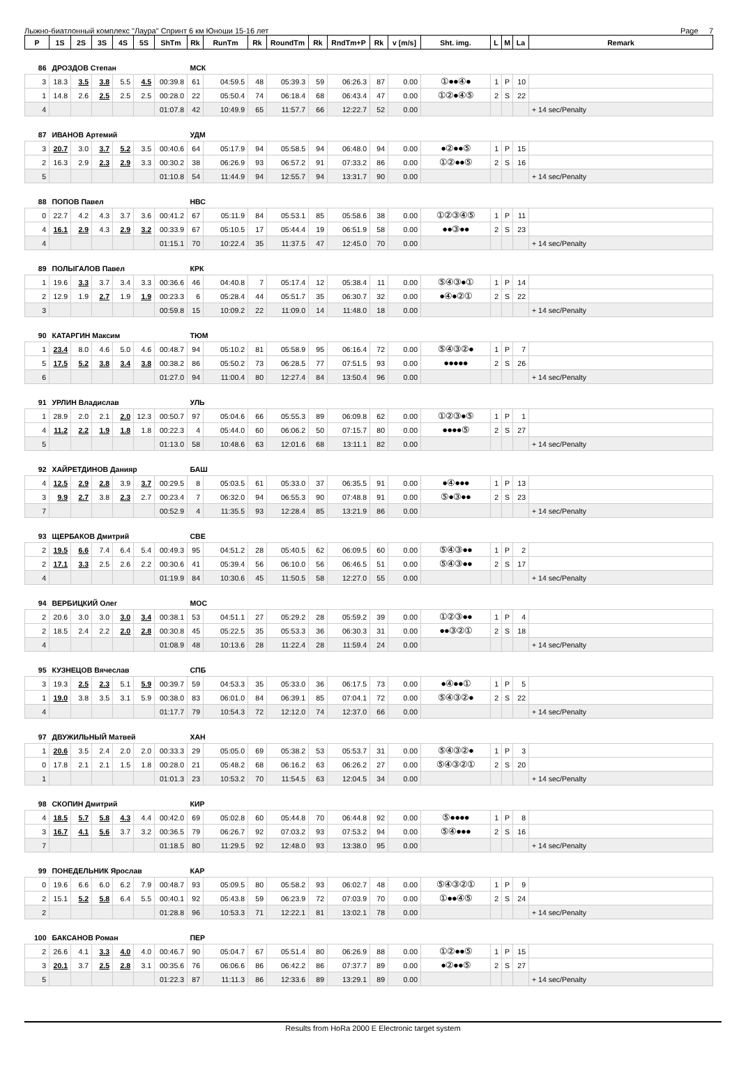Лыжно-биатлонный комплекс "Лаура" Спринт 6 км Юноши 15-16 лет Page 7
| P | 1S | 2S | 3S | 4S | 5S | ShTm | Rk | RunTm | Rk | RoundTm | Rk | RndTm+P | Rk | v [m/s] | Sht. img. | L | M | La | Remark |
| --- | --- | --- | --- | --- | --- | --- | --- | --- | --- | --- | --- | --- | --- | --- | --- | --- | --- | --- | --- |
| 86 | ДРОЗДОВ Степан | | | | | | МСК | | | | | | | | | | | | |
| 3 | 18.3 | 3.5 | 3.8 | 5.5 | 4.5 | 00:39.8 | 61 | 04:59.5 | 48 | 05:39.3 | 59 | 06:26.3 | 87 | 0.00 | ①●●④● | 1 | P | 10 | |
| 1 | 14.8 | 2.6 | 2.5 | 2.5 | 2.5 | 00:28.0 | 22 | 05:50.4 | 74 | 06:18.4 | 68 | 06:43.4 | 47 | 0.00 | ①②●④⑤ | 2 | S | 22 | |
| 4 | | | | | | 01:07.8 | 42 | 10:49.9 | 65 | 11:57.7 | 66 | 12:22.7 | 52 | 0.00 | | | | | + 14 sec/Penalty |
| 87 | ИВАНОВ Артемий | | | | | | УДМ | | | | | | | | | | | | |
| 3 | 20.7 | 3.0 | 3.7 | 5.2 | 3.5 | 00:40.6 | 64 | 05:17.9 | 94 | 05:58.5 | 94 | 06:48.0 | 94 | 0.00 | ●②●●⑤ | 1 | P | 15 | |
| 2 | 16.3 | 2.9 | 2.3 | 2.9 | 3.3 | 00:30.2 | 38 | 06:26.9 | 93 | 06:57.2 | 91 | 07:33.2 | 86 | 0.00 | ①②●●⑤ | 2 | S | 16 | |
| 5 | | | | | | 01:10.8 | 54 | 11:44.9 | 94 | 12:55.7 | 94 | 13:31.7 | 90 | 0.00 | | | | | + 14 sec/Penalty |
| 88 | ПОПОВ Павел | | | | | | НВС | | | | | | | | | | | | |
| 0 | 22.7 | 4.2 | 4.3 | 3.7 | 3.6 | 00:41.2 | 67 | 05:11.9 | 84 | 05:53.1 | 85 | 05:58.6 | 38 | 0.00 | ①②③④⑤ | 1 | P | 11 | |
| 4 | 16.1 | 2.9 | 4.3 | 2.9 | 3.2 | 00:33.9 | 67 | 05:10.5 | 17 | 05:44.4 | 19 | 06:51.9 | 58 | 0.00 | ●●③●● | 2 | S | 23 | |
| 4 | | | | | | 01:15.1 | 70 | 10:22.4 | 35 | 11:37.5 | 47 | 12:45.0 | 70 | 0.00 | | | | | + 14 sec/Penalty |
| 89 | ПОЛЫГАЛОВ Павел | | | | | | КРК | | | | | | | | | | | | |
| 1 | 19.6 | 3.3 | 3.7 | 3.4 | 3.3 | 00:36.6 | 46 | 04:40.8 | 7 | 05:17.4 | 12 | 05:38.4 | 11 | 0.00 | ⑤④③●① | 1 | P | 14 | |
| 2 | 12.9 | 1.9 | 2.7 | 1.9 | 1.9 | 00:23.3 | 6 | 05:28.4 | 44 | 05:51.7 | 35 | 06:30.7 | 32 | 0.00 | ●④●②① | 2 | S | 22 | |
| 3 | | | | | | 00:59.8 | 15 | 10:09.2 | 22 | 11:09.0 | 14 | 11:48.0 | 18 | 0.00 | | | | | + 14 sec/Penalty |
| 90 | КАТАРГИН Максим | | | | | | ТЮМ | | | | | | | | | | | | |
| 1 | 23.4 | 8.0 | 4.6 | 5.0 | 4.6 | 00:48.7 | 94 | 05:10.2 | 81 | 05:58.9 | 95 | 06:16.4 | 72 | 0.00 | ⑤④③②● | 1 | P | 7 | |
| 5 | 17.5 | 5.2 | 3.8 | 3.4 | 3.8 | 00:38.2 | 86 | 05:50.2 | 73 | 06:28.5 | 77 | 07:51.5 | 93 | 0.00 | ●●●●● | 2 | S | 26 | |
| 6 | | | | | | 01:27.0 | 94 | 11:00.4 | 80 | 12:27.4 | 84 | 13:50.4 | 96 | 0.00 | | | | | + 14 sec/Penalty |
| 91 | УРЛИН Владислав | | | | | | УЛЬ | | | | | | | | | | | | |
| 1 | 28.9 | 2.0 | 2.1 | 2.0 | 12.3 | 00:50.7 | 97 | 05:04.6 | 66 | 05:55.3 | 89 | 06:09.8 | 62 | 0.00 | ①②③●⑤ | 1 | P | 1 | |
| 4 | 11.2 | 2.2 | 1.9 | 1.8 | 1.8 | 00:22.3 | 4 | 05:44.0 | 60 | 06:06.2 | 50 | 07:15.7 | 80 | 0.00 | ●●●●⑤ | 2 | S | 27 | |
| 5 | | | | | | 01:13.0 | 58 | 10:48.6 | 63 | 12:01.6 | 68 | 13:11.1 | 82 | 0.00 | | | | | + 14 sec/Penalty |
| 92 | ХАЙРЕТДИНОВ Данияр | | | | | | БАШ | | | | | | | | | | | | |
| 4 | 12.5 | 2.9 | 2.8 | 3.9 | 3.7 | 00:29.5 | 8 | 05:03.5 | 61 | 05:33.0 | 37 | 06:35.5 | 91 | 0.00 | ●④●●● | 1 | P | 13 | |
| 3 | 9.9 | 2.7 | 3.8 | 2.3 | 2.7 | 00:23.4 | 7 | 06:32.0 | 94 | 06:55.3 | 90 | 07:48.8 | 91 | 0.00 | ⑤●③●● | 2 | S | 23 | |
| 7 | | | | | | 00:52.9 | 4 | 11:35.5 | 93 | 12:28.4 | 85 | 13:21.9 | 86 | 0.00 | | | | | + 14 sec/Penalty |
| 93 | ЩЕРБАКОВ Дмитрий | | | | | | СВЕ | | | | | | | | | | | | |
| 2 | 19.5 | 6.6 | 7.4 | 6.4 | 5.4 | 00:49.3 | 95 | 04:51.2 | 28 | 05:40.5 | 62 | 06:09.5 | 60 | 0.00 | ⑤④③●● | 1 | P | 2 | |
| 2 | 17.1 | 3.3 | 2.5 | 2.6 | 2.2 | 00:30.6 | 41 | 05:39.4 | 56 | 06:10.0 | 56 | 06:46.5 | 51 | 0.00 | ⑤④③●● | 2 | S | 17 | |
| 4 | | | | | | 01:19.9 | 84 | 10:30.6 | 45 | 11:50.5 | 58 | 12:27.0 | 55 | 0.00 | | | | | + 14 sec/Penalty |
| 94 | ВЕРБИЦКИЙ Олег | | | | | | МОС | | | | | | | | | | | | |
| 2 | 20.6 | 3.0 | 3.0 | 3.0 | 3.4 | 00:38.1 | 53 | 04:51.1 | 27 | 05:29.2 | 28 | 05:59.2 | 39 | 0.00 | ①②③●● | 1 | P | 4 | |
| 2 | 18.5 | 2.4 | 2.2 | 2.0 | 2.8 | 00:30.8 | 45 | 05:22.5 | 35 | 05:53.3 | 36 | 06:30.3 | 31 | 0.00 | ●●③②① | 2 | S | 18 | |
| 4 | | | | | | 01:08.9 | 48 | 10:13.6 | 28 | 11:22.4 | 28 | 11:59.4 | 24 | 0.00 | | | | | + 14 sec/Penalty |
| 95 | КУЗНЕЦОВ Вячеслав | | | | | | СПБ | | | | | | | | | | | | |
| 3 | 19.3 | 2.5 | 2.3 | 5.1 | 5.9 | 00:39.7 | 59 | 04:53.3 | 35 | 05:33.0 | 36 | 06:17.5 | 73 | 0.00 | ●④●●① | 1 | P | 5 | |
| 1 | 19.0 | 3.8 | 3.5 | 3.1 | 5.9 | 00:38.0 | 83 | 06:01.0 | 84 | 06:39.1 | 85 | 07:04.1 | 72 | 0.00 | ⑤④③②● | 2 | S | 22 | |
| 4 | | | | | | 01:17.7 | 79 | 10:54.3 | 72 | 12:12.0 | 74 | 12:37.0 | 66 | 0.00 | | | | | + 14 sec/Penalty |
| 97 | ДВУЖИЛЬНЫЙ Матвей | | | | | | ХАН | | | | | | | | | | | | |
| 1 | 20.6 | 3.5 | 2.4 | 2.0 | 2.0 | 00:33.3 | 29 | 05:05.0 | 69 | 05:38.2 | 53 | 05:53.7 | 31 | 0.00 | ⑤④③②● | 1 | P | 3 | |
| 0 | 17.8 | 2.1 | 2.1 | 1.5 | 1.8 | 00:28.0 | 21 | 05:48.2 | 68 | 06:16.2 | 63 | 06:26.2 | 27 | 0.00 | ⑤④③②① | 2 | S | 20 | |
| 1 | | | | | | 01:01.3 | 23 | 10:53.2 | 70 | 11:54.5 | 63 | 12:04.5 | 34 | 0.00 | | | | | + 14 sec/Penalty |
| 98 | СКОПИН Дмитрий | | | | | | КИР | | | | | | | | | | | | |
| 4 | 18.5 | 5.7 | 5.8 | 4.3 | 4.4 | 00:42.0 | 69 | 05:02.8 | 60 | 05:44.8 | 70 | 06:44.8 | 92 | 0.00 | ⑤●●●● | 1 | P | 8 | |
| 3 | 16.7 | 4.1 | 5.6 | 3.7 | 3.2 | 00:36.5 | 79 | 06:26.7 | 92 | 07:03.2 | 93 | 07:53.2 | 94 | 0.00 | ⑤④●●● | 2 | S | 16 | |
| 7 | | | | | | 01:18.5 | 80 | 11:29.5 | 92 | 12:48.0 | 93 | 13:38.0 | 95 | 0.00 | | | | | + 14 sec/Penalty |
| 99 | ПОНЕДЕЛЬНИК Ярослав | | | | | | КАР | | | | | | | | | | | | |
| 0 | 19.6 | 6.6 | 6.0 | 6.2 | 7.9 | 00:48.7 | 93 | 05:09.5 | 80 | 05:58.2 | 93 | 06:02.7 | 48 | 0.00 | ⑤④③②① | 1 | P | 9 | |
| 2 | 15.1 | 5.2 | 5.8 | 6.4 | 5.5 | 00:40.1 | 92 | 05:43.8 | 59 | 06:23.9 | 72 | 07:03.9 | 70 | 0.00 | ①●●④⑤ | 2 | S | 24 | |
| 2 | | | | | | 01:28.8 | 96 | 10:53.3 | 71 | 12:22.1 | 81 | 13:02.1 | 78 | 0.00 | | | | | + 14 sec/Penalty |
| 100 | БАКСАНОВ Роман | | | | | | ПЕР | | | | | | | | | | | | |
| 2 | 26.6 | 4.1 | 3.3 | 4.0 | 4.0 | 00:46.7 | 90 | 05:04.7 | 67 | 05:51.4 | 80 | 06:26.9 | 88 | 0.00 | ①②●●⑤ | 1 | P | 15 | |
| 3 | 20.1 | 3.7 | 2.5 | 2.8 | 3.1 | 00:35.6 | 76 | 06:06.6 | 86 | 06:42.2 | 86 | 07:37.7 | 89 | 0.00 | ●②●●⑤ | 2 | S | 27 | |
| 5 | | | | | | 01:22.3 | 87 | 11:11.3 | 86 | 12:33.6 | 89 | 13:29.1 | 89 | 0.00 | | | | | + 14 sec/Penalty |
Results from HoRa 2000 E Electronic target system